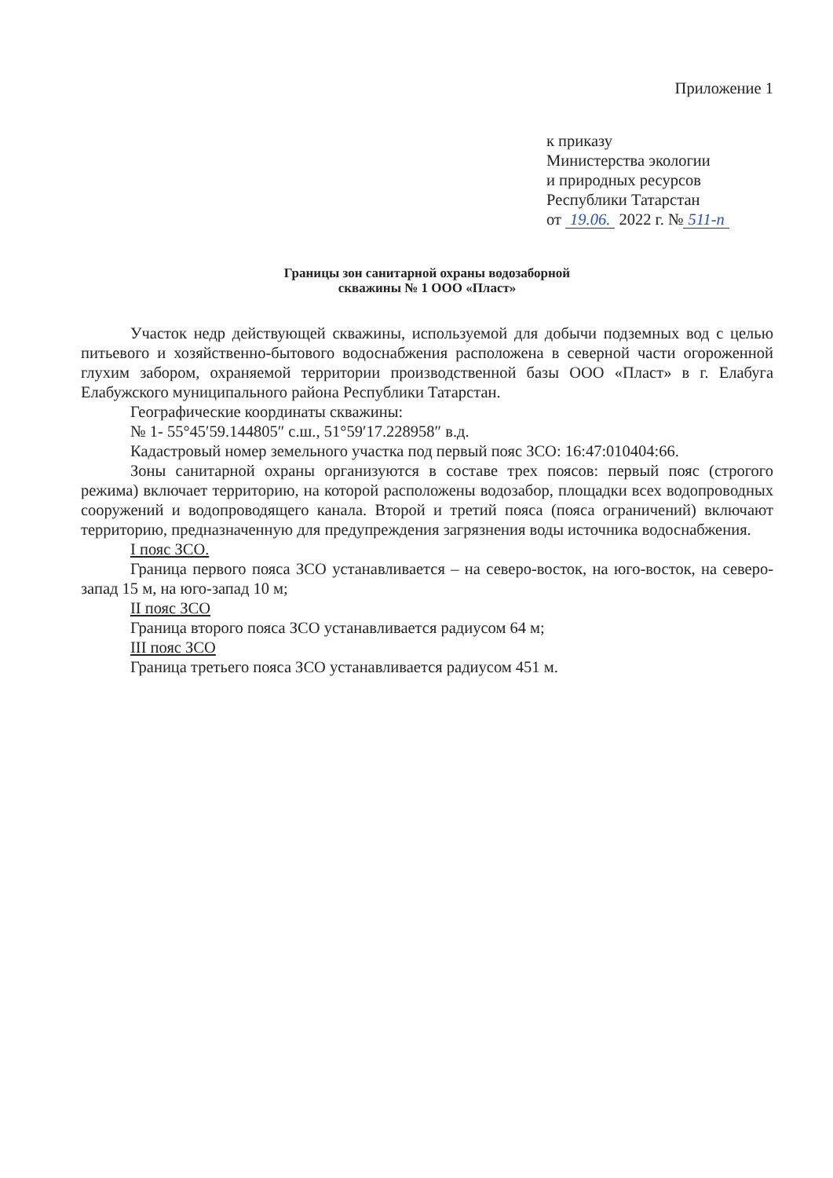Приложение 1
к приказу
Министерства экологии
и природных ресурсов
Республики Татарстан
от 19.06. 2022 г. № 511-п
Границы зон санитарной охраны водозаборной
скважины № 1 ООО «Пласт»
Участок недр действующей скважины, используемой для добычи подземных вод с целью питьевого и хозяйственно-бытового водоснабжения расположена в северной части огороженной глухим забором, охраняемой территории производственной базы ООО «Пласт» в г. Елабуга Елабужского муниципального района Республики Татарстан.
Географические координаты скважины:
№ 1- 55°45′59.144805″ с.ш., 51°59′17.228958″ в.д.
Кадастровый номер земельного участка под первый пояс ЗСО: 16:47:010404:66.
Зоны санитарной охраны организуются в составе трех поясов: первый пояс (строгого режима) включает территорию, на которой расположены водозабор, площадки всех водопроводных сооружений и водопроводящего канала. Второй и третий пояса (пояса ограничений) включают территорию, предназначенную для предупреждения загрязнения воды источника водоснабжения.
I пояс ЗСО.
Граница первого пояса ЗСО устанавливается – на северо-восток, на юго-восток, на северо-запад 15 м, на юго-запад 10 м;
II пояс ЗСО
Граница второго пояса ЗСО устанавливается радиусом 64 м;
III пояс ЗСО
Граница третьего пояса ЗСО устанавливается радиусом 451 м.